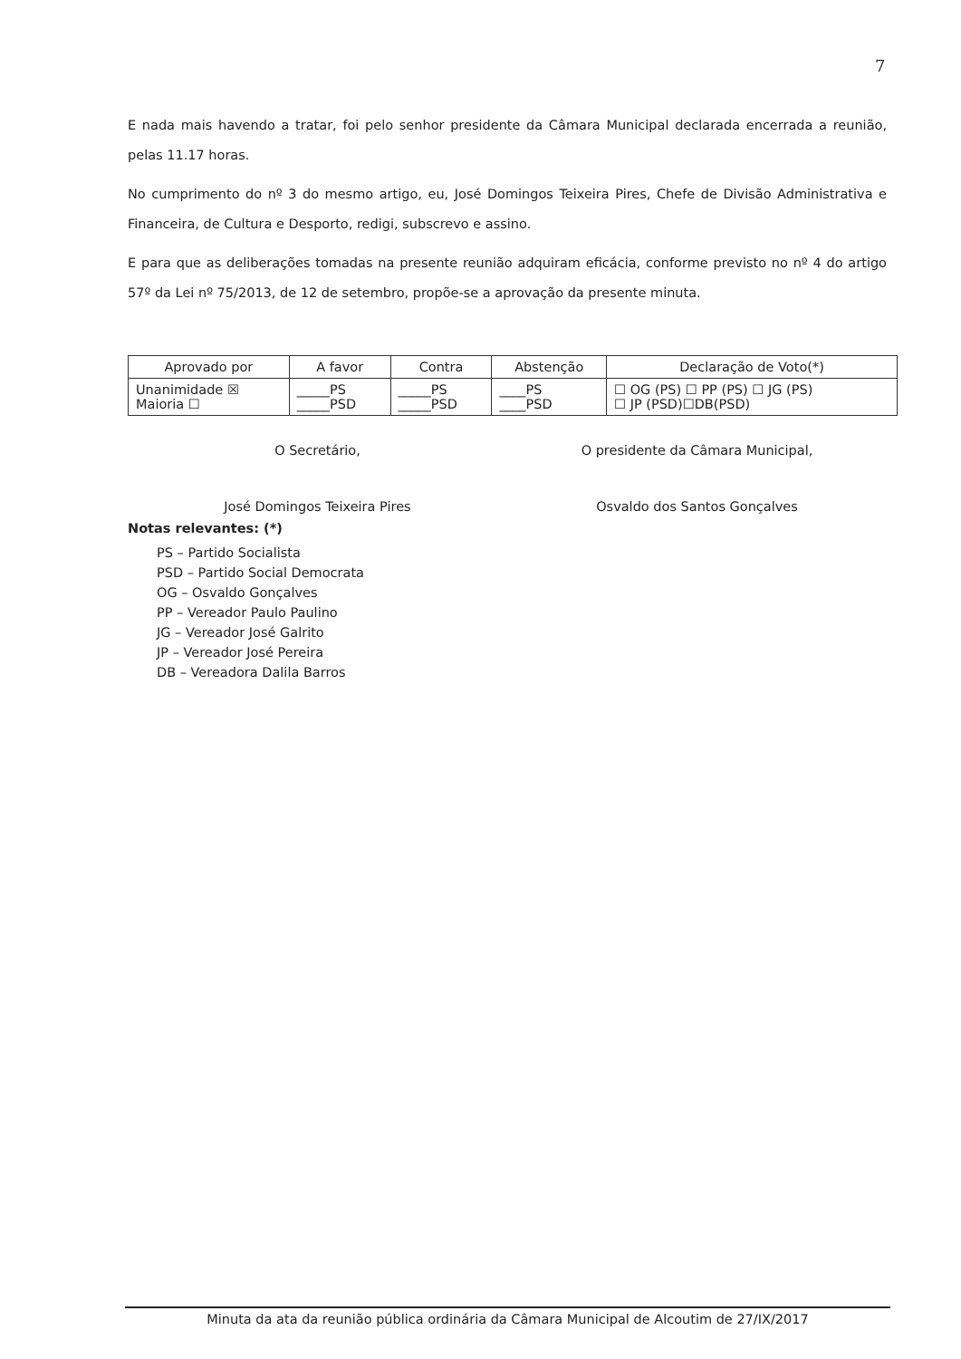7
E nada mais havendo a tratar, foi pelo senhor presidente da Câmara Municipal declarada encerrada a reunião, pelas 11.17 horas.
No cumprimento do nº 3 do mesmo artigo, eu, José Domingos Teixeira Pires, Chefe de Divisão Administrativa e Financeira, de Cultura e Desporto, redigi, subscrevo e assino.
E para que as deliberações tomadas na presente reunião adquiram eficácia, conforme previsto no nº 4 do artigo 57º da Lei nº 75/2013, de 12 de setembro, propõe-se a aprovação da presente minuta.
| Aprovado por | A favor | Contra | Abstenção | Declaração de Voto(*) |
| --- | --- | --- | --- | --- |
| Unanimidade ☒ Maioria ☐ | _____PS _____PSD | _____PS _____PSD | ____PS ____PSD | ☐ OG (PS) ☐ PP (PS) ☐ JG (PS) ☐ JP (PSD)☐DB(PSD) |
O Secretário,
José Domingos Teixeira Pires
O presidente da Câmara Municipal,
Osvaldo dos Santos Gonçalves
Notas relevantes: (*)
PS – Partido Socialista
PSD – Partido Social Democrata
OG – Osvaldo Gonçalves
PP – Vereador Paulo Paulino
JG – Vereador José Galrito
JP – Vereador José Pereira
DB – Vereadora Dalila Barros
Minuta da ata da reunião pública ordinária da Câmara Municipal de Alcoutim de 27/IX/2017